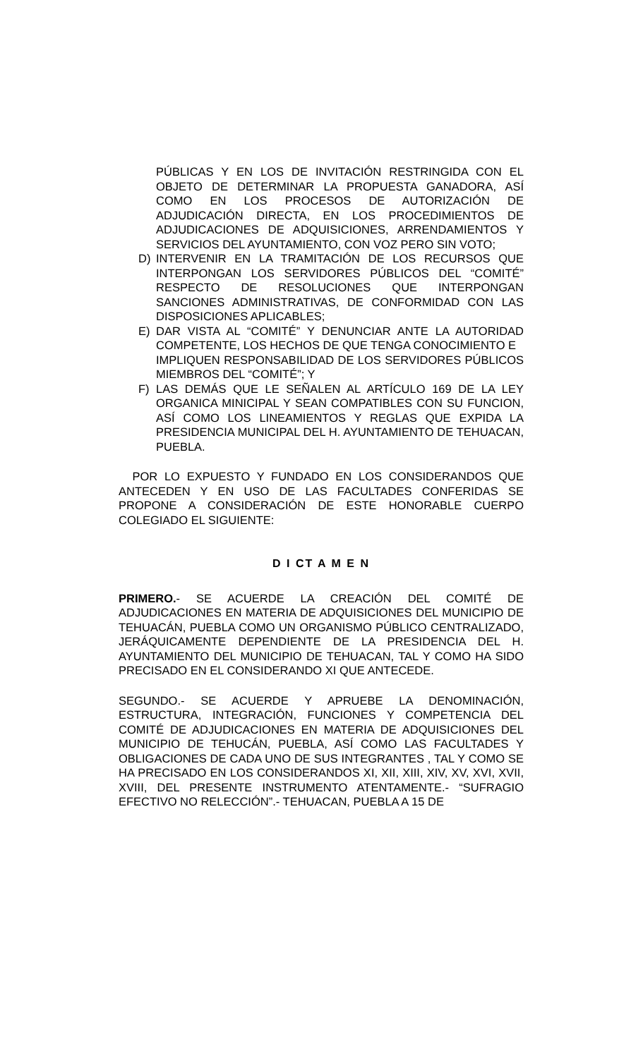PÚBLICAS Y EN LOS DE INVITACIÓN RESTRINGIDA CON EL OBJETO DE DETERMINAR LA PROPUESTA GANADORA, ASÍ COMO EN LOS PROCESOS DE AUTORIZACIÓN DE ADJUDICACIÓN DIRECTA, EN LOS PROCEDIMIENTOS DE ADJUDICACIONES DE ADQUISICIONES, ARRENDAMIENTOS Y SERVICIOS DEL AYUNTAMIENTO, CON VOZ PERO SIN VOTO;
D) INTERVENIR EN LA TRAMITACIÓN DE LOS RECURSOS QUE INTERPONGAN LOS SERVIDORES PÚBLICOS DEL “COMITÉ” RESPECTO DE RESOLUCIONES QUE INTERPONGAN SANCIONES ADMINISTRATIVAS, DE CONFORMIDAD CON LAS DISPOSICIONES APLICABLES;
E) DAR VISTA AL “COMITÉ” Y DENUNCIAR ANTE LA AUTORIDAD COMPETENTE, LOS HECHOS DE QUE TENGA CONOCIMIENTO E
IMPLIQUEN RESPONSABILIDAD DE LOS SERVIDORES PÚBLICOS MIEMBROS DEL “COMITÉ”; Y
F) LAS DEMÁS QUE LE SEÑALEN AL ARTÍCULO 169 DE LA LEY ORGANICA MINICIPAL Y SEAN COMPATIBLES CON SU FUNCION, ASÍ COMO LOS LINEAMIENTOS Y REGLAS QUE EXPIDA LA PRESIDENCIA MUNICIPAL DEL H. AYUNTAMIENTO DE TEHUACAN, PUEBLA.
POR LO EXPUESTO Y FUNDADO EN LOS CONSIDERANDOS QUE ANTECEDEN Y EN USO DE LAS FACULTADES CONFERIDAS SE PROPONE A CONSIDERACIÓN DE ESTE HONORABLE CUERPO COLEGIADO EL SIGUIENTE:
D I CT A M E N
PRIMERO.- SE ACUERDE LA CREACIÓN DEL COMITÉ DE ADJUDICACIONES EN MATERIA DE ADQUISICIONES DEL MUNICIPIO DE TEHUACÁN, PUEBLA COMO UN ORGANISMO PÚBLICO CENTRALIZADO, JERÁQUICAMENTE DEPENDIENTE DE LA PRESIDENCIA DEL H. AYUNTAMIENTO DEL MUNICIPIO DE TEHUACAN, TAL Y COMO HA SIDO PRECISADO EN EL CONSIDERANDO XI QUE ANTECEDE.
SEGUNDO.- SE ACUERDE Y APRUEBE LA DENOMINACIÓN, ESTRUCTURA, INTEGRACIÓN, FUNCIONES Y COMPETENCIA DEL COMITÉ DE ADJUDICACIONES EN MATERIA DE ADQUISICIONES DEL MUNICIPIO DE TEHUCÁN, PUEBLA, ASÍ COMO LAS FACULTADES Y OBLIGACIONES DE CADA UNO DE SUS INTEGRANTES , TAL Y COMO SE HA PRECISADO EN LOS CONSIDERANDOS XI, XII, XIII, XIV, XV, XVI, XVII, XVIII, DEL PRESENTE INSTRUMENTO ATENTAMENTE.- “SUFRAGIO EFECTIVO NO RELECCIÓN”.- TEHUACAN, PUEBLA A 15 DE